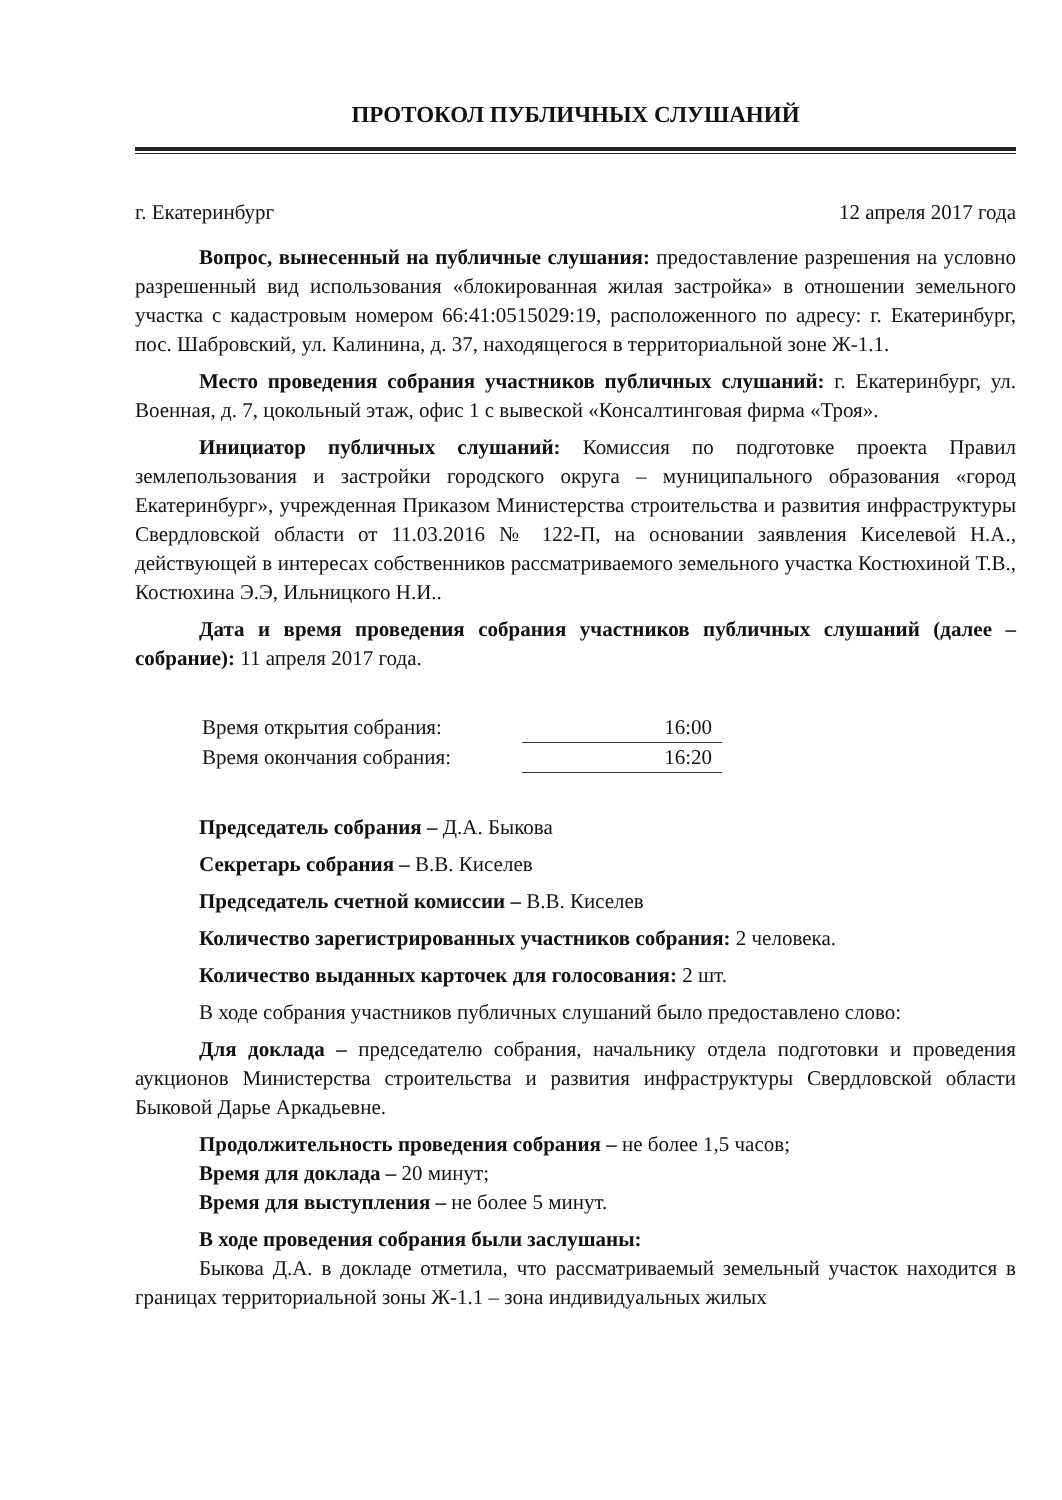ПРОТОКОЛ ПУБЛИЧНЫХ СЛУШАНИЙ
г. Екатеринбург 12 апреля 2017 года
Вопрос, вынесенный на публичные слушания: предоставление разрешения на условно разрешенный вид использования «блокированная жилая застройка» в отношении земельного участка с кадастровым номером 66:41:0515029:19, расположенного по адресу: г. Екатеринбург, пос. Шабровский, ул. Калинина, д. 37, находящегося в территориальной зоне Ж-1.1.
Место проведения собрания участников публичных слушаний: г. Екатеринбург, ул. Военная, д. 7, цокольный этаж, офис 1 с вывеской «Консалтинговая фирма «Троя».
Инициатор публичных слушаний: Комиссия по подготовке проекта Правил землепользования и застройки городского округа – муниципального образования «город Екатеринбург», учрежденная Приказом Министерства строительства и развития инфраструктуры Свердловской области от 11.03.2016 № 122-П, на основании заявления Киселевой Н.А., действующей в интересах собственников рассматриваемого земельного участка Костюхиной Т.В., Костюхина Э.Э, Ильницкого Н.И..
Дата и время проведения собрания участников публичных слушаний (далее – собрание): 11 апреля 2017 года.
Время открытия собрания: 16:00
Время окончания собрания: 16:20
Председатель собрания – Д.А. Быкова
Секретарь собрания – В.В. Киселев
Председатель счетной комиссии – В.В. Киселев
Количество зарегистрированных участников собрания: 2 человека.
Количество выданных карточек для голосования: 2 шт.
В ходе собрания участников публичных слушаний было предоставлено слово:
Для доклада – председателю собрания, начальнику отдела подготовки и проведения аукционов Министерства строительства и развития инфраструктуры Свердловской области Быковой Дарье Аркадьевне.
Продолжительность проведения собрания – не более 1,5 часов;
Время для доклада – 20 минут;
Время для выступления – не более 5 минут.
В ходе проведения собрания были заслушаны:
Быкова Д.А. в докладе отметила, что рассматриваемый земельный участок находится в границах территориальной зоны Ж-1.1 – зона индивидуальных жилых